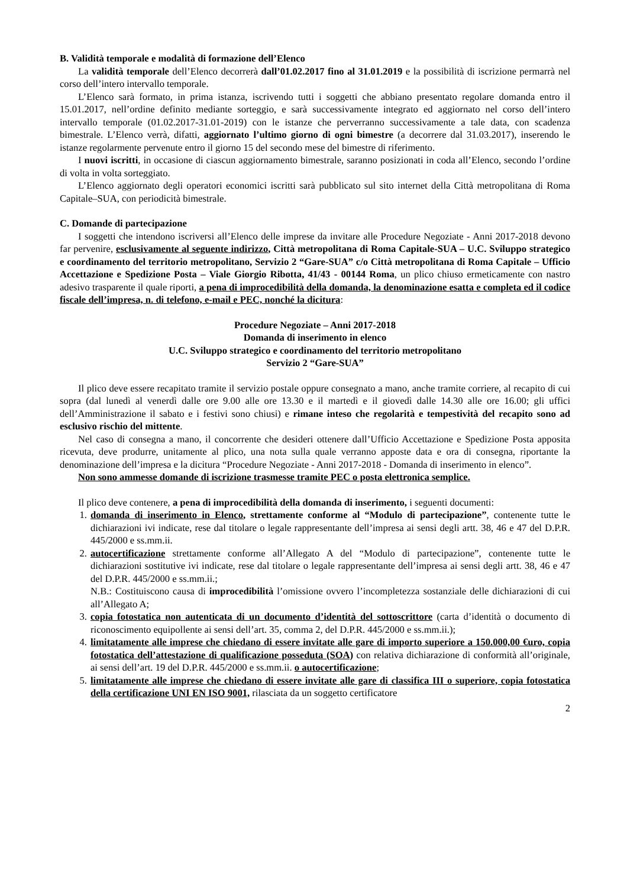B. Validità temporale e modalità di formazione dell’Elenco
La validità temporale dell’Elenco decorrerà dall’01.02.2017 fino al 31.01.2019 e la possibilità di iscrizione permarrà nel corso dell’intero intervallo temporale.
L’Elenco sarà formato, in prima istanza, iscrivendo tutti i soggetti che abbiano presentato regolare domanda entro il 15.01.2017, nell’ordine definito mediante sorteggio, e sarà successivamente integrato ed aggiornato nel corso dell’intero intervallo temporale (01.02.2017-31.01-2019) con le istanze che perverranno successivamente a tale data, con scadenza bimestrale. L’Elenco verrà, difatti, aggiornato l’ultimo giorno di ogni bimestre (a decorrere dal 31.03.2017), inserendo le istanze regolarmente pervenute entro il giorno 15 del secondo mese del bimestre di riferimento.
I nuovi iscritti, in occasione di ciascun aggiornamento bimestrale, saranno posizionati in coda all’Elenco, secondo l’ordine di volta in volta sorteggiato.
L’Elenco aggiornato degli operatori economici iscritti sarà pubblicato sul sito internet della Città metropolitana di Roma Capitale–SUA, con periodicità bimestrale.
C. Domande di partecipazione
I soggetti che intendono iscriversi all’Elenco delle imprese da invitare alle Procedure Negoziate - Anni 2017-2018 devono far pervenire, esclusivamente al seguente indirizzo, Città metropolitana di Roma Capitale-SUA – U.C. Sviluppo strategico e coordinamento del territorio metropolitano, Servizio 2 “Gare-SUA” c/o Città metropolitana di Roma Capitale – Ufficio Accettazione e Spedizione Posta – Viale Giorgio Ribotta, 41/43 - 00144 Roma, un plico chiuso ermeticamente con nastro adesivo trasparente il quale riporti, a pena di improcedibilità della domanda, la denominazione esatta e completa ed il codice fiscale dell’impresa, n. di telefono, e-mail e PEC, nonché la dicitura:
Procedure Negoziate – Anni 2017-2018
Domanda di inserimento in elenco
U.C. Sviluppo strategico e coordinamento del territorio metropolitano
Servizio 2 “Gare-SUA”
Il plico deve essere recapitato tramite il servizio postale oppure consegnato a mano, anche tramite corriere, al recapito di cui sopra (dal lunedì al venerdì dalle ore 9.00 alle ore 13.30 e il martedì e il giovedì dalle 14.30 alle ore 16.00; gli uffici dell’Amministrazione il sabato e i festivi sono chiusi) e rimane inteso che regolarità e tempestività del recapito sono ad esclusivo rischio del mittente.
Nel caso di consegna a mano, il concorrente che desideri ottenere dall’Ufficio Accettazione e Spedizione Posta apposita ricevuta, deve produrre, unitamente al plico, una nota sulla quale verranno apposte data e ora di consegna, riportante la denominazione dell’impresa e la dicitura “Procedure Negoziate - Anni 2017-2018 - Domanda di inserimento in elenco”.
Non sono ammesse domande di iscrizione trasmesse tramite PEC o posta elettronica semplice.
Il plico deve contenere, a pena di improcedibilità della domanda di inserimento, i seguenti documenti:
1. domanda di inserimento in Elenco, strettamente conforme al “Modulo di partecipazione”, contenente tutte le dichiarazioni ivi indicate, rese dal titolare o legale rappresentante dell’impresa ai sensi degli artt. 38, 46 e 47 del D.P.R. 445/2000 e ss.mm.ii.
2. autocertificazione strettamente conforme all’Allegato A del “Modulo di partecipazione”, contenente tutte le dichiarazioni sostitutive ivi indicate, rese dal titolare o legale rappresentante dell’impresa ai sensi degli artt. 38, 46 e 47 del D.P.R. 445/2000 e ss.mm.ii.;
N.B.: Costituiscono causa di improcedibilità l’omissione ovvero l’incompletezza sostanziale delle dichiarazioni di cui all’Allegato A;
3. copia fotostatica non autenticata di un documento d’identità del sottoscrittore (carta d’identità o documento di riconoscimento equipollente ai sensi dell’art. 35, comma 2, del D.P.R. 445/2000 e ss.mm.ii.);
4. limitatamente alle imprese che chiedano di essere invitate alle gare di importo superiore a 150.000,00 €uro, copia fotostatica dell’attestazione di qualificazione posseduta (SOA) con relativa dichiarazione di conformità all’originale, ai sensi dell’art. 19 del D.P.R. 445/2000 e ss.mm.ii. o autocertificazione;
5. limitatamente alle imprese che chiedano di essere invitate alle gare di classifica III o superiore, copia fotostatica della certificazione UNI EN ISO 9001, rilasciata da un soggetto certificatore
2